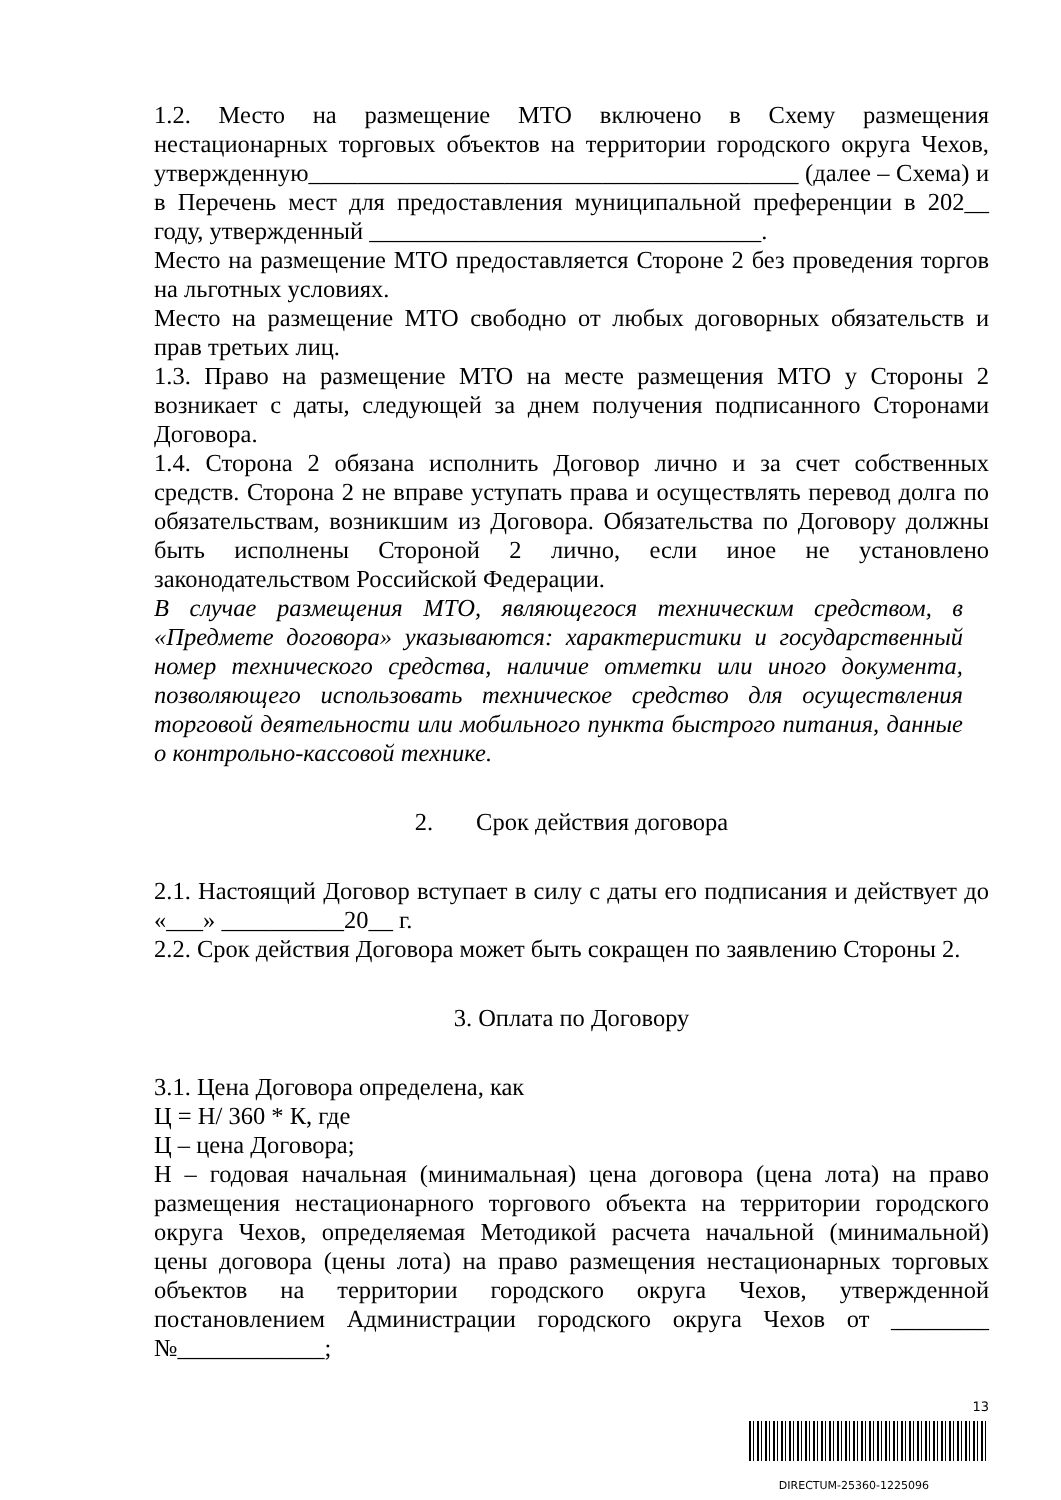1.2. Место на размещение МТО включено в Схему размещения нестационарных торговых объектов на территории городского округа Чехов, утвержденную________________________________________ (далее – Схема) и в Перечень мест для предоставления муниципальной преференции в 202__ году, утвержденный ________________________________.
Место на размещение МТО предоставляется Стороне 2 без проведения торгов на льготных условиях.
Место на размещение МТО свободно от любых договорных обязательств и прав третьих лиц.
1.3. Право на размещение МТО на месте размещения МТО у Стороны 2 возникает с даты, следующей за днем получения подписанного Сторонами Договора.
1.4. Сторона 2 обязана исполнить Договор лично и за счет собственных средств. Сторона 2 не вправе уступать права и осуществлять перевод долга по обязательствам, возникшим из Договора. Обязательства по Договору должны быть исполнены Стороной 2 лично, если иное не установлено законодательством Российской Федерации.
В случае размещения МТО, являющегося техническим средством, в «Предмете договора» указываются: характеристики и государственный номер технического средства, наличие отметки или иного документа, позволяющего использовать техническое средство для осуществления торговой деятельности или мобильного пункта быстрого питания, данные о контрольно-кассовой технике.
2. Срок действия договора
2.1. Настоящий Договор вступает в силу с даты его подписания и действует до «___» __________20__ г.
2.2. Срок действия Договора может быть сокращен по заявлению Стороны 2.
3. Оплата по Договору
3.1. Цена Договора определена, как
Ц = Н/ 360 * К, где
Ц – цена Договора;
Н – годовая начальная (минимальная) цена договора (цена лота) на право размещения нестационарного торгового объекта на территории городского округа Чехов, определяемая Методикой расчета начальной (минимальной) цены договора (цены лота) на право размещения нестационарных торговых объектов на территории городского округа Чехов, утвержденной постановлением Администрации городского округа Чехов от ________ №____________;
13
DIRECTUM-25360-1225096